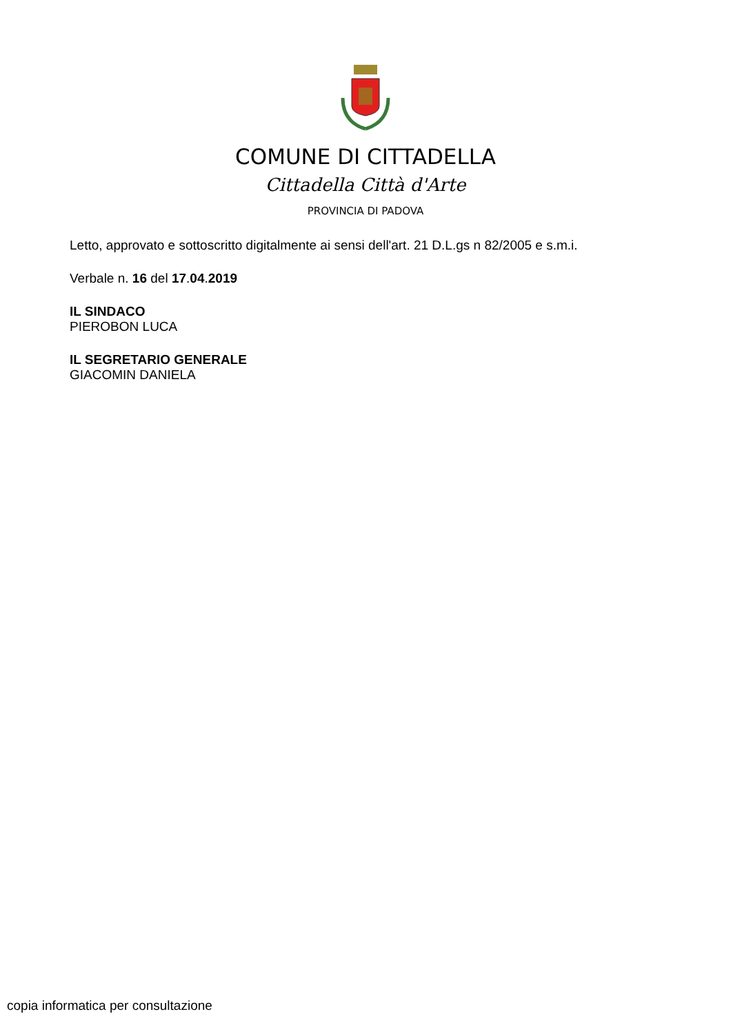COMUNE DI CITTADELLA
Cittadella Città d'Arte
PROVINCIA DI PADOVA
Letto, approvato e sottoscritto digitalmente ai sensi dell'art. 21 D.L.gs n 82/2005 e s.m.i.
Verbale n. 16 del 17.04.2019
IL SINDACO
PIEROBON LUCA
IL SEGRETARIO GENERALE
GIACOMIN DANIELA
copia informatica per consultazione